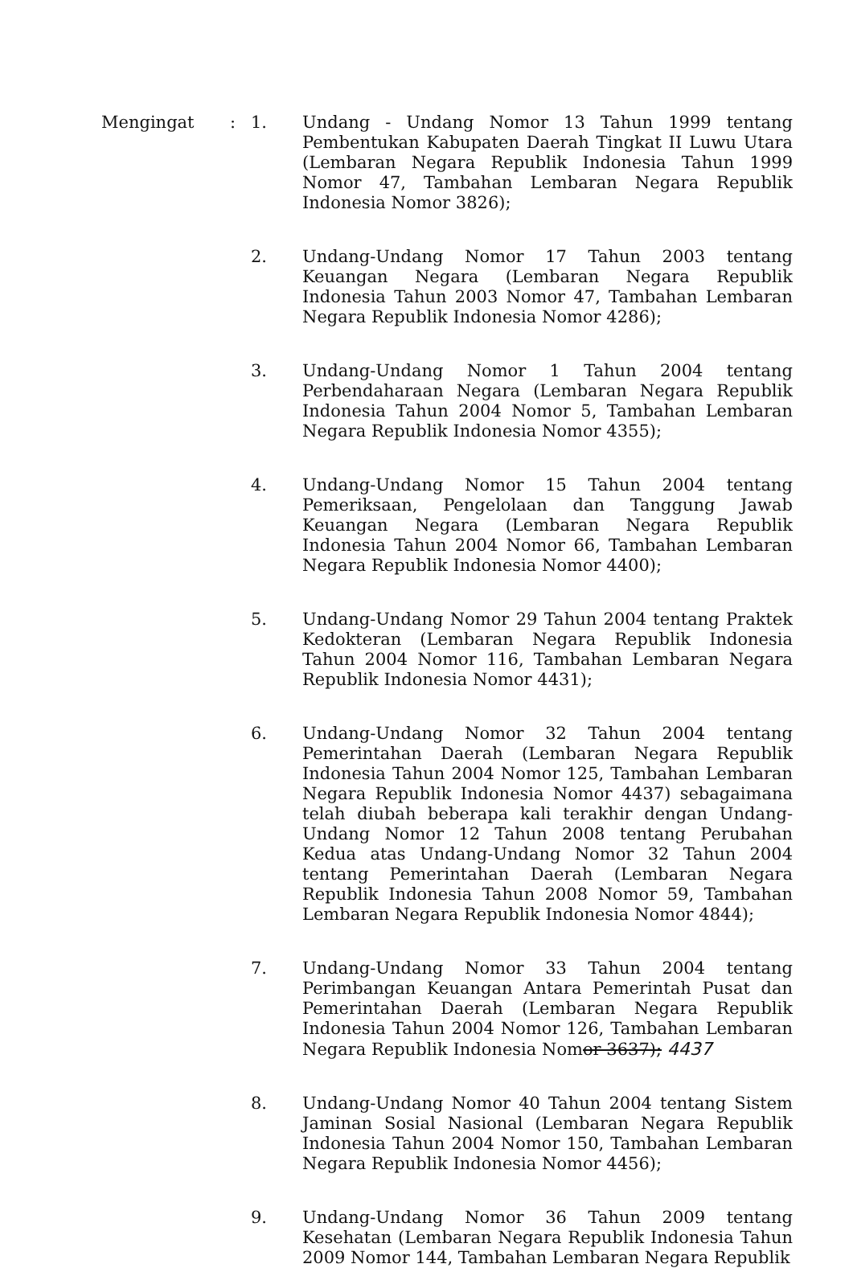Mengingat : 1. Undang - Undang Nomor 13 Tahun 1999 tentang Pembentukan Kabupaten Daerah Tingkat II Luwu Utara (Lembaran Negara Republik Indonesia Tahun 1999 Nomor 47, Tambahan Lembaran Negara Republik Indonesia Nomor 3826);
2. Undang-Undang Nomor 17 Tahun 2003 tentang Keuangan Negara (Lembaran Negara Republik Indonesia Tahun 2003 Nomor 47, Tambahan Lembaran Negara Republik Indonesia Nomor 4286);
3. Undang-Undang Nomor 1 Tahun 2004 tentang Perbendaharaan Negara (Lembaran Negara Republik Indonesia Tahun 2004 Nomor 5, Tambahan Lembaran Negara Republik Indonesia Nomor 4355);
4. Undang-Undang Nomor 15 Tahun 2004 tentang Pemeriksaan, Pengelolaan dan Tanggung Jawab Keuangan Negara (Lembaran Negara Republik Indonesia Tahun 2004 Nomor 66, Tambahan Lembaran Negara Republik Indonesia Nomor 4400);
5. Undang-Undang Nomor 29 Tahun 2004 tentang Praktek Kedokteran (Lembaran Negara Republik Indonesia Tahun 2004 Nomor 116, Tambahan Lembaran Negara Republik Indonesia Nomor 4431);
6. Undang-Undang Nomor 32 Tahun 2004 tentang Pemerintahan Daerah (Lembaran Negara Republik Indonesia Tahun 2004 Nomor 125, Tambahan Lembaran Negara Republik Indonesia Nomor 4437) sebagaimana telah diubah beberapa kali terakhir dengan Undang-Undang Nomor 12 Tahun 2008 tentang Perubahan Kedua atas Undang-Undang Nomor 32 Tahun 2004 tentang Pemerintahan Daerah (Lembaran Negara Republik Indonesia Tahun 2008 Nomor 59, Tambahan Lembaran Negara Republik Indonesia Nomor 4844);
7. Undang-Undang Nomor 33 Tahun 2004 tentang Perimbangan Keuangan Antara Pemerintah Pusat dan Pemerintahan Daerah (Lembaran Negara Republik Indonesia Tahun 2004 Nomor 126, Tambahan Lembaran Negara Republik Indonesia Nomor 3637); 4437
8. Undang-Undang Nomor 40 Tahun 2004 tentang Sistem Jaminan Sosial Nasional (Lembaran Negara Republik Indonesia Tahun 2004 Nomor 150, Tambahan Lembaran Negara Republik Indonesia Nomor 4456);
9. Undang-Undang Nomor 36 Tahun 2009 tentang Kesehatan (Lembaran Negara Republik Indonesia Tahun 2009 Nomor 144, Tambahan Lembaran Negara Republik